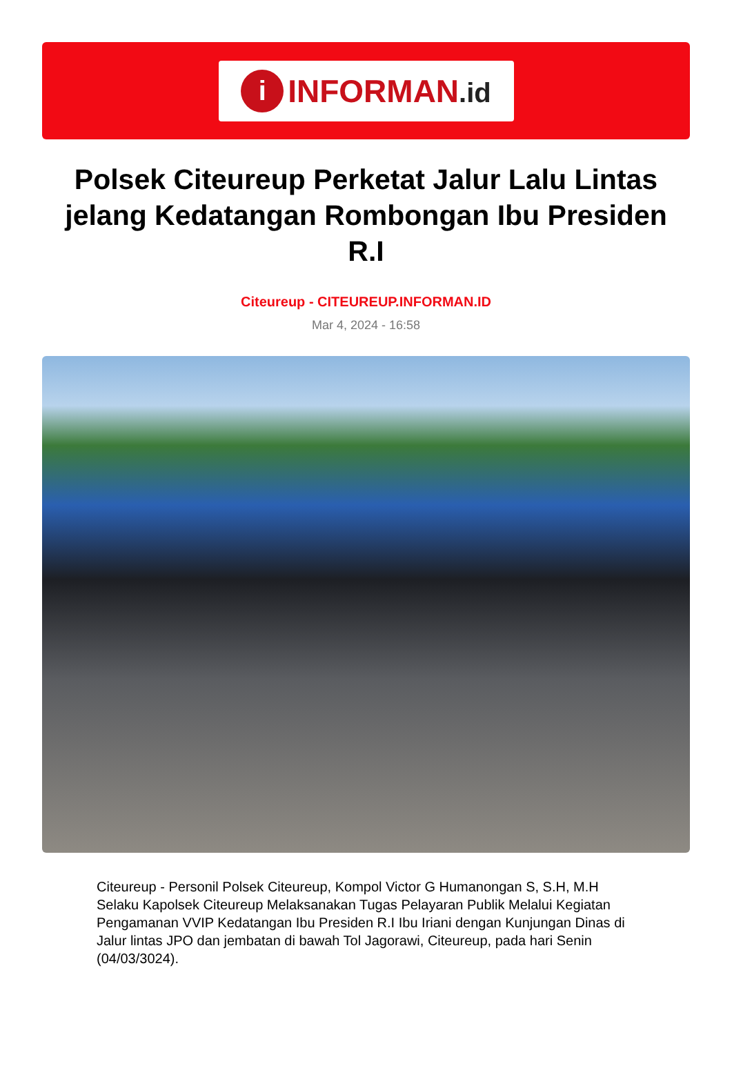i
INFORMAN.id
Polsek Citeureup Perketat Jalur Lalu Lintas jelang Kedatangan Rombongan Ibu Presiden R.I
Citeureup - CITEUREUP.INFORMAN.ID
Mar 4, 2024 - 16:58
Citeureup - Personil Polsek Citeureup, Kompol Victor G Humanongan S, S.H, M.H Selaku Kapolsek Citeureup Melaksanakan Tugas Pelayaran Publik Melalui Kegiatan Pengamanan VVIP Kedatangan Ibu Presiden R.I Ibu Iriani dengan Kunjungan Dinas di Jalur lintas JPO dan jembatan di bawah Tol Jagorawi, Citeureup, pada hari Senin (04/03/3024).